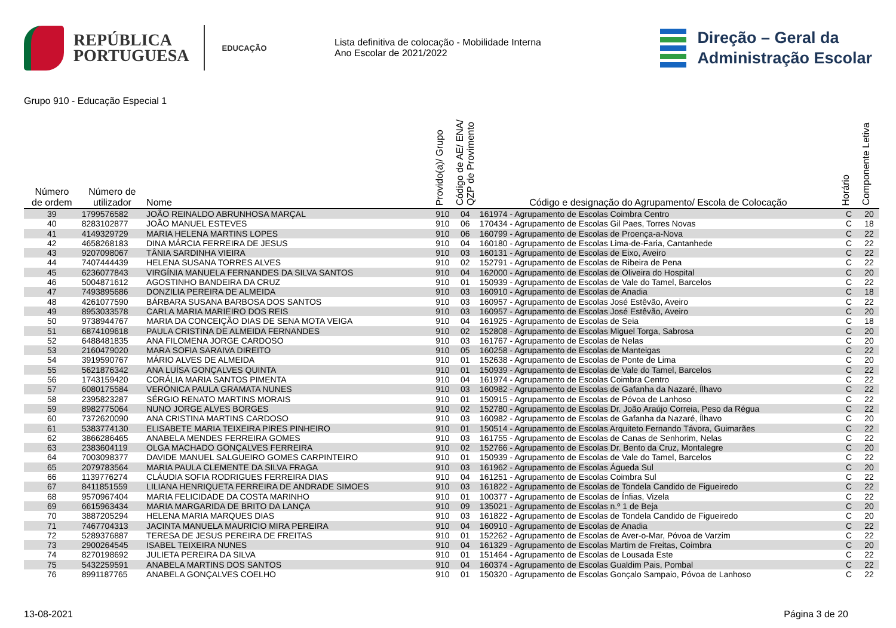REPÚBLICA
PORTUGUESA
EDUCAÇÃO
Lista definitiva de colocação - Mobilidade Interna
Ano Escolar de 2021/2022
Direção – Geral da
Administração Escolar
Grupo 910 - Educação Especial 1
| Número de ordem | Número de utilizador | Nome | Provido(a)/ Grupo | Código de AE/ ENA/ QZP de Provimento | Código e designação do Agrupamento/ Escola de Colocação | Horário | Componente Letiva |
| --- | --- | --- | --- | --- | --- | --- | --- |
| 39 | 1799576582 | JOÃO REINALDO ABRUNHOSA MARÇAL | 910 | 04 | 161974 - Agrupamento de Escolas Coimbra Centro | C | 20 |
| 40 | 8283102877 | JOÃO MANUEL ESTEVES | 910 | 06 | 170434 - Agrupamento de Escolas Gil Paes, Torres Novas | C | 18 |
| 41 | 4149329729 | MARIA HELENA MARTINS LOPES | 910 | 06 | 160799 - Agrupamento de Escolas de Proença-a-Nova | C | 22 |
| 42 | 4658268183 | DINA MÁRCIA FERREIRA DE JESUS | 910 | 04 | 160180 - Agrupamento de Escolas Lima-de-Faria, Cantanhede | C | 22 |
| 43 | 9207098067 | TÂNIA SARDINHA VIEIRA | 910 | 03 | 160131 - Agrupamento de Escolas de Eixo, Aveiro | C | 22 |
| 44 | 7407444439 | HELENA SUSANA TORRES ALVES | 910 | 02 | 152791 - Agrupamento de Escolas de Ribeira de Pena | C | 22 |
| 45 | 6236077843 | VIRGÍNIA MANUELA FERNANDES DA SILVA SANTOS | 910 | 04 | 162000 - Agrupamento de Escolas de Oliveira do Hospital | C | 20 |
| 46 | 5004871612 | AGOSTINHO BANDEIRA DA CRUZ | 910 | 01 | 150939 - Agrupamento de Escolas de Vale do Tamel, Barcelos | C | 22 |
| 47 | 7493895686 | DONZILIA PEREIRA DE ALMEIDA | 910 | 03 | 160910 - Agrupamento de Escolas de Anadia | C | 18 |
| 48 | 4261077590 | BÁRBARA SUSANA BARBOSA DOS SANTOS | 910 | 03 | 160957 - Agrupamento de Escolas José Estêvão, Aveiro | C | 22 |
| 49 | 8953033578 | CARLA MARIA MARIEIRO DOS REIS | 910 | 03 | 160957 - Agrupamento de Escolas José Estêvão, Aveiro | C | 20 |
| 50 | 9738944767 | MARIA DA CONCEIÇÃO DIAS DE SENA MOTA VEIGA | 910 | 04 | 161925 - Agrupamento de Escolas de Seia | C | 18 |
| 51 | 6874109618 | PAULA CRISTINA DE ALMEIDA FERNANDES | 910 | 02 | 152808 - Agrupamento de Escolas Miguel Torga, Sabrosa | C | 20 |
| 52 | 6488481835 | ANA FILOMENA JORGE CARDOSO | 910 | 03 | 161767 - Agrupamento de Escolas de Nelas | C | 20 |
| 53 | 2160479020 | MARA SOFIA SARAIVA DIREITO | 910 | 05 | 160258 - Agrupamento de Escolas de Manteigas | C | 22 |
| 54 | 3919590767 | MÁRIO ALVES DE ALMEIDA | 910 | 01 | 152638 - Agrupamento de Escolas de Ponte de Lima | C | 20 |
| 55 | 5621876342 | ANA LUÍSA GONÇALVES QUINTA | 910 | 01 | 150939 - Agrupamento de Escolas de Vale do Tamel, Barcelos | C | 22 |
| 56 | 1743159420 | CORÁLIA MARIA SANTOS PIMENTA | 910 | 04 | 161974 - Agrupamento de Escolas Coimbra Centro | C | 22 |
| 57 | 6080175584 | VERÓNICA PAULA GRAMATA NUNES | 910 | 03 | 160982 - Agrupamento de Escolas de Gafanha da Nazaré, Ílhavo | C | 22 |
| 58 | 2395823287 | SÉRGIO RENATO MARTINS MORAIS | 910 | 01 | 150915 - Agrupamento de Escolas de Póvoa de Lanhoso | C | 22 |
| 59 | 8982775064 | NUNO JORGE ALVES BORGES | 910 | 02 | 152780 - Agrupamento de Escolas Dr. João Araújo Correia, Peso da Régua | C | 22 |
| 60 | 7372620090 | ANA CRISTINA MARTINS CARDOSO | 910 | 03 | 160982 - Agrupamento de Escolas de Gafanha da Nazaré, Ílhavo | C | 20 |
| 61 | 5383774130 | ELISABETE MARIA TEIXEIRA PIRES PINHEIRO | 910 | 01 | 150514 - Agrupamento de Escolas Arquiteto Fernando Távora, Guimarães | C | 22 |
| 62 | 3866286465 | ANABELA MENDES FERREIRA GOMES | 910 | 03 | 161755 - Agrupamento de Escolas de Canas de Senhorim, Nelas | C | 22 |
| 63 | 2383604119 | OLGA MACHADO GONÇALVES FERREIRA | 910 | 02 | 152766 - Agrupamento de Escolas Dr. Bento da Cruz, Montalegre | C | 20 |
| 64 | 7003098377 | DAVIDE MANUEL SALGUEIRO GOMES CARPINTEIRO | 910 | 01 | 150939 - Agrupamento de Escolas de Vale do Tamel, Barcelos | C | 22 |
| 65 | 2079783564 | MARIA PAULA CLEMENTE DA SILVA FRAGA | 910 | 03 | 161962 - Agrupamento de Escolas Águeda Sul | C | 20 |
| 66 | 1139776274 | CLÁUDIA SOFIA RODRIGUES FERREIRA DIAS | 910 | 04 | 161251 - Agrupamento de Escolas Coimbra Sul | C | 22 |
| 67 | 8411851559 | LILIANA HENRIQUETA FERREIRA DE ANDRADE SIMOES | 910 | 03 | 161822 - Agrupamento de Escolas de Tondela Candido de Figueiredo | C | 22 |
| 68 | 9570967404 | MARIA FELICIDADE DA COSTA MARINHO | 910 | 01 | 100377 - Agrupamento de Escolas de Ínfias, Vizela | C | 22 |
| 69 | 6615963434 | MARIA MARGARIDA DE BRITO DA LANÇA | 910 | 09 | 135021 - Agrupamento de Escolas n.º 1 de Beja | C | 20 |
| 70 | 3887205294 | HELENA MARIA MARQUES DIAS | 910 | 03 | 161822 - Agrupamento de Escolas de Tondela Candido de Figueiredo | C | 20 |
| 71 | 7467704313 | JACINTA MANUELA MAURICIO MIRA PEREIRA | 910 | 04 | 160910 - Agrupamento de Escolas de Anadia | C | 22 |
| 72 | 5289376887 | TERESA DE JESUS PEREIRA DE FREITAS | 910 | 01 | 152262 - Agrupamento de Escolas de Aver-o-Mar, Póvoa de Varzim | C | 22 |
| 73 | 2900264545 | ISABEL TEIXEIRA NUNES | 910 | 04 | 161329 - Agrupamento de Escolas Martim de Freitas, Coimbra | C | 20 |
| 74 | 8270198692 | JULIETA PEREIRA DA SILVA | 910 | 01 | 151464 - Agrupamento de Escolas de Lousada Este | C | 22 |
| 75 | 5432259591 | ANABELA MARTINS DOS SANTOS | 910 | 04 | 160374 - Agrupamento de Escolas Gualdim Pais, Pombal | C | 22 |
| 76 | 8991187765 | ANABELA GONÇALVES COELHO | 910 | 01 | 150320 - Agrupamento de Escolas Gonçalo Sampaio, Póvoa de Lanhoso | C | 22 |
13-08-2021 Página 3 de 20